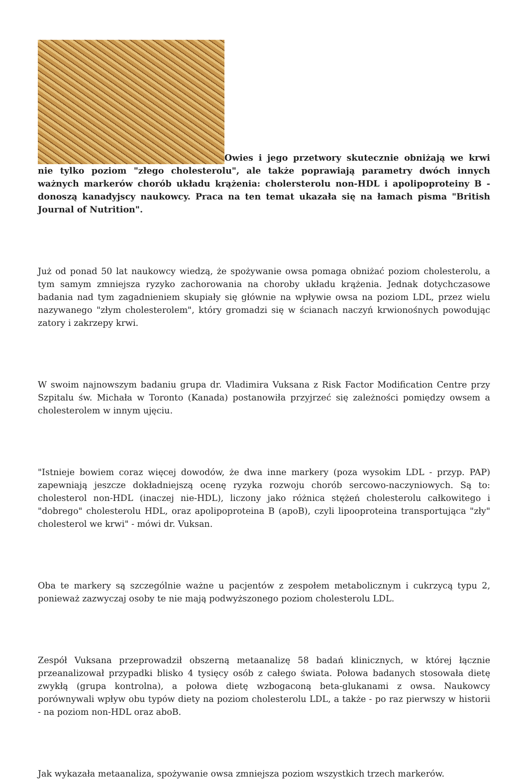Owies i jego przetwory skutecznie obniżają we krwi nie tylko poziom "złego cholesterolu", ale także poprawiają parametry dwóch innych ważnych markerów chorób układu krążenia: cholersterolu non-HDL i apolipoproteiny B - donoszą kanadyjscy naukowcy. Praca na ten temat ukazała się na łamach pisma "British Journal of Nutrition".
Już od ponad 50 lat naukowcy wiedzą, że spożywanie owsa pomaga obniżać poziom cholesterolu, a tym samym zmniejsza ryzyko zachorowania na choroby układu krążenia. Jednak dotychczasowe badania nad tym zagadnieniem skupiały się głównie na wpływie owsa na poziom LDL, przez wielu nazywanego "złym cholesterolem", który gromadzi się w ścianach naczyń krwionośnych powodując zatory i zakrzepy krwi.
W swoim najnowszym badaniu grupa dr. Vladimira Vuksana z Risk Factor Modification Centre przy Szpitalu św. Michała w Toronto (Kanada) postanowiła przyjrzeć się zależności pomiędzy owsem a cholesterolem w innym ujęciu.
"Istnieje bowiem coraz więcej dowodów, że dwa inne markery (poza wysokim LDL - przyp. PAP) zapewniają jeszcze dokładniejszą ocenę ryzyka rozwoju chorób sercowo-naczyniowych. Są to: cholesterol non-HDL (inaczej nie-HDL), liczony jako różnica stężeń cholesterolu całkowitego i "dobrego" cholesterolu HDL, oraz apolipoproteina B (apoB), czyli lipooproteina transportująca "zły" cholesterol we krwi" - mówi dr. Vuksan.
Oba te markery są szczególnie ważne u pacjentów z zespołem metabolicznym i cukrzycą typu 2, ponieważ zazwyczaj osoby te nie mają podwyższonego poziom cholesterolu LDL.
Zespół Vuksana przeprowadził obszerną metaanalizę 58 badań klinicznych, w której łącznie przeanalizował przypadki blisko 4 tysięcy osób z całego świata. Połowa badanych stosowała dietę zwykłą (grupa kontrolna), a połowa dietę wzbogaconą beta-glukanami z owsa. Naukowcy porównywali wpływ obu typów diety na poziom cholesterolu LDL, a także - po raz pierwszy w historii - na poziom non-HDL oraz aboB.
Jak wykazała metaanaliza, spożywanie owsa zmniejsza poziom wszystkich trzech markerów.